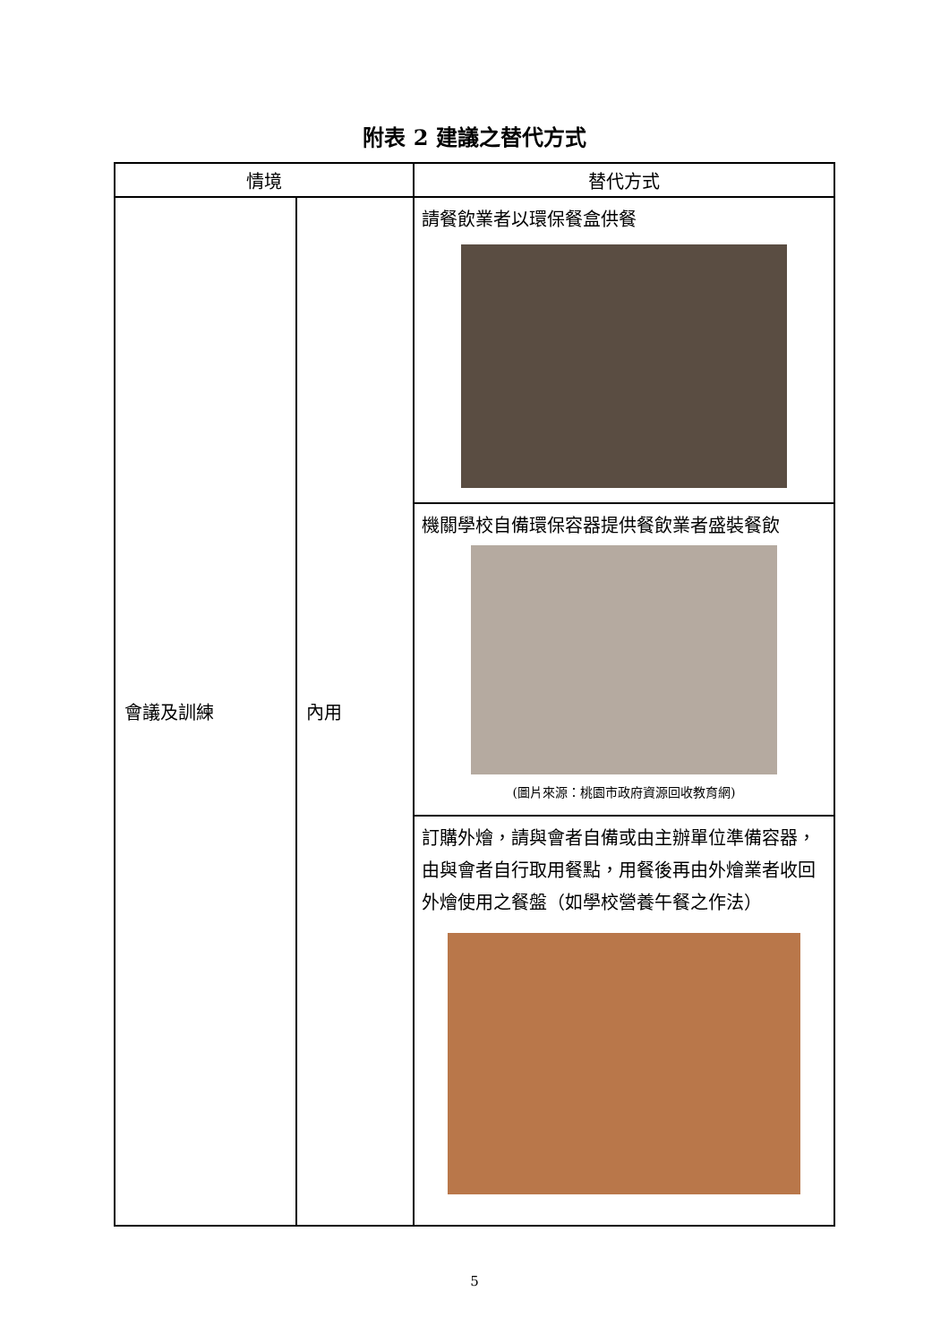附表 2 建議之替代方式
| 情境 | | 替代方式 |
| --- | --- | --- |
| 會議及訓練 | 內用 | 請餐飲業者以環保餐盒供餐 |
| | | 機關學校自備環保容器提供餐飲業者盛裝餐飲 (圖片來源：桃園市政府資源回收教育網) |
| | | 訂購外燴，請與會者自備或由主辦單位準備容器，由與會者自行取用餐點，用餐後再由外燴業者收回外燴使用之餐盤（如學校營養午餐之作法） |
5